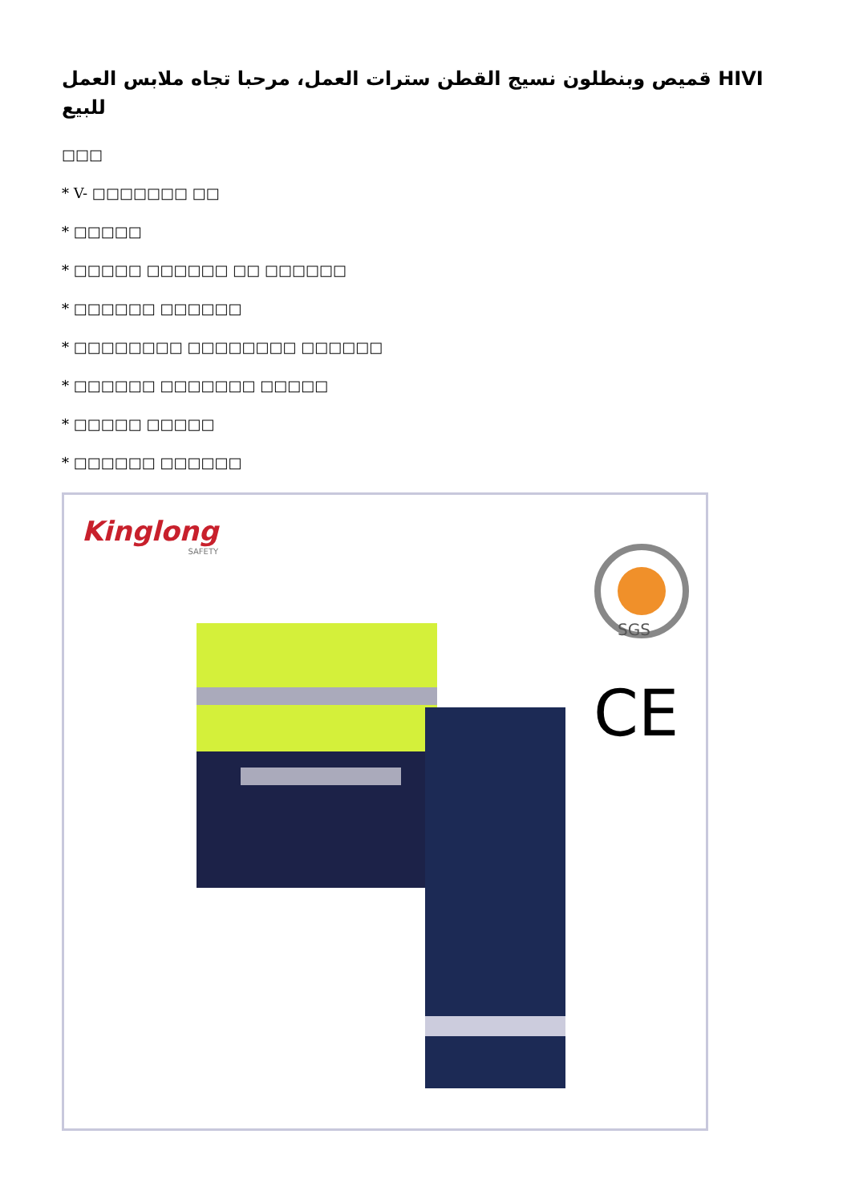قميص وبنطلون نسيج القطن سترات العمل، مرحبا تجاه ملابس العمل HIVI للبيع
□□□
* V- □□□□□□□ □□
* □□□□□
* □□□□□ □□□□□□ □□ □□□□□□
* □□□□□□ □□□□□□
* □□□□□□□□ □□□□□□□□ □□□□□□
* □□□□□□ □□□□□□□ □□□□□
* □□□□□ □□□□□
* □□□□□□ □□□□□□
Kinglong
SAFETY
SGS
CE